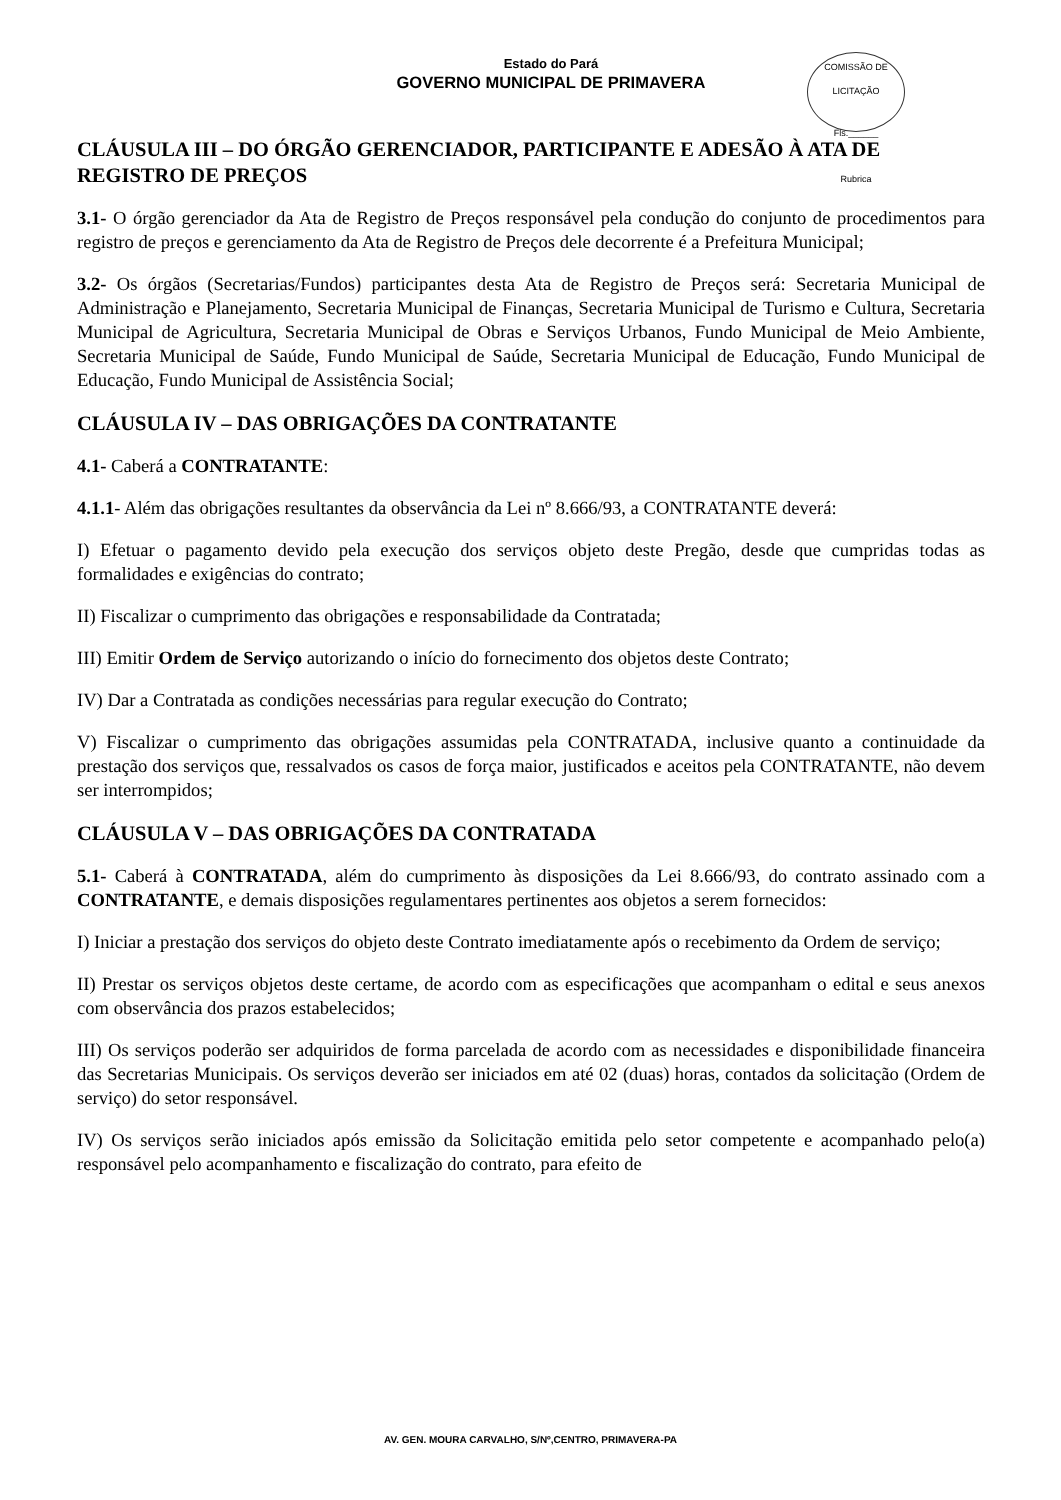COMISSÃO DE LICITAÇÃO
Fls.______
Rubrica
Estado do Pará
GOVERNO MUNICIPAL DE PRIMAVERA
CLÁUSULA III – DO ÓRGÃO GERENCIADOR, PARTICIPANTE E ADESÃO À ATA DE REGISTRO DE PREÇOS
3.1- O órgão gerenciador da Ata de Registro de Preços responsável pela condução do conjunto de procedimentos para registro de preços e gerenciamento da Ata de Registro de Preços dele decorrente é a Prefeitura Municipal;
3.2- Os órgãos (Secretarias/Fundos) participantes desta Ata de Registro de Preços será: Secretaria Municipal de Administração e Planejamento, Secretaria Municipal de Finanças, Secretaria Municipal de Turismo e Cultura, Secretaria Municipal de Agricultura, Secretaria Municipal de Obras e Serviços Urbanos, Fundo Municipal de Meio Ambiente, Secretaria Municipal de Saúde, Fundo Municipal de Saúde, Secretaria Municipal de Educação, Fundo Municipal de Educação, Fundo Municipal de Assistência Social;
CLÁUSULA IV – DAS OBRIGAÇÕES DA CONTRATANTE
4.1- Caberá a CONTRATANTE:
4.1.1- Além das obrigações resultantes da observância da Lei nº 8.666/93, a CONTRATANTE deverá:
I) Efetuar o pagamento devido pela execução dos serviços objeto deste Pregão, desde que cumpridas todas as formalidades e exigências do contrato;
II) Fiscalizar o cumprimento das obrigações e responsabilidade da Contratada;
III) Emitir Ordem de Serviço autorizando o início do fornecimento dos objetos deste Contrato;
IV) Dar a Contratada as condições necessárias para regular execução do Contrato;
V) Fiscalizar o cumprimento das obrigações assumidas pela CONTRATADA, inclusive quanto a continuidade da prestação dos serviços que, ressalvados os casos de força maior, justificados e aceitos pela CONTRATANTE, não devem ser interrompidos;
CLÁUSULA V – DAS OBRIGAÇÕES DA CONTRATADA
5.1- Caberá à CONTRATADA, além do cumprimento às disposições da Lei 8.666/93, do contrato assinado com a CONTRATANTE, e demais disposições regulamentares pertinentes aos objetos a serem fornecidos:
I) Iniciar a prestação dos serviços do objeto deste Contrato imediatamente após o recebimento da Ordem de serviço;
II) Prestar os serviços objetos deste certame, de acordo com as especificações que acompanham o edital e seus anexos com observância dos prazos estabelecidos;
III) Os serviços poderão ser adquiridos de forma parcelada de acordo com as necessidades e disponibilidade financeira das Secretarias Municipais. Os serviços deverão ser iniciados em até 02 (duas) horas, contados da solicitação (Ordem de serviço) do setor responsável.
IV) Os serviços serão iniciados após emissão da Solicitação emitida pelo setor competente e acompanhado pelo(a) responsável pelo acompanhamento e fiscalização do contrato, para efeito de
AV. GEN. MOURA CARVALHO, S/Nº,CENTRO, PRIMAVERA-PA